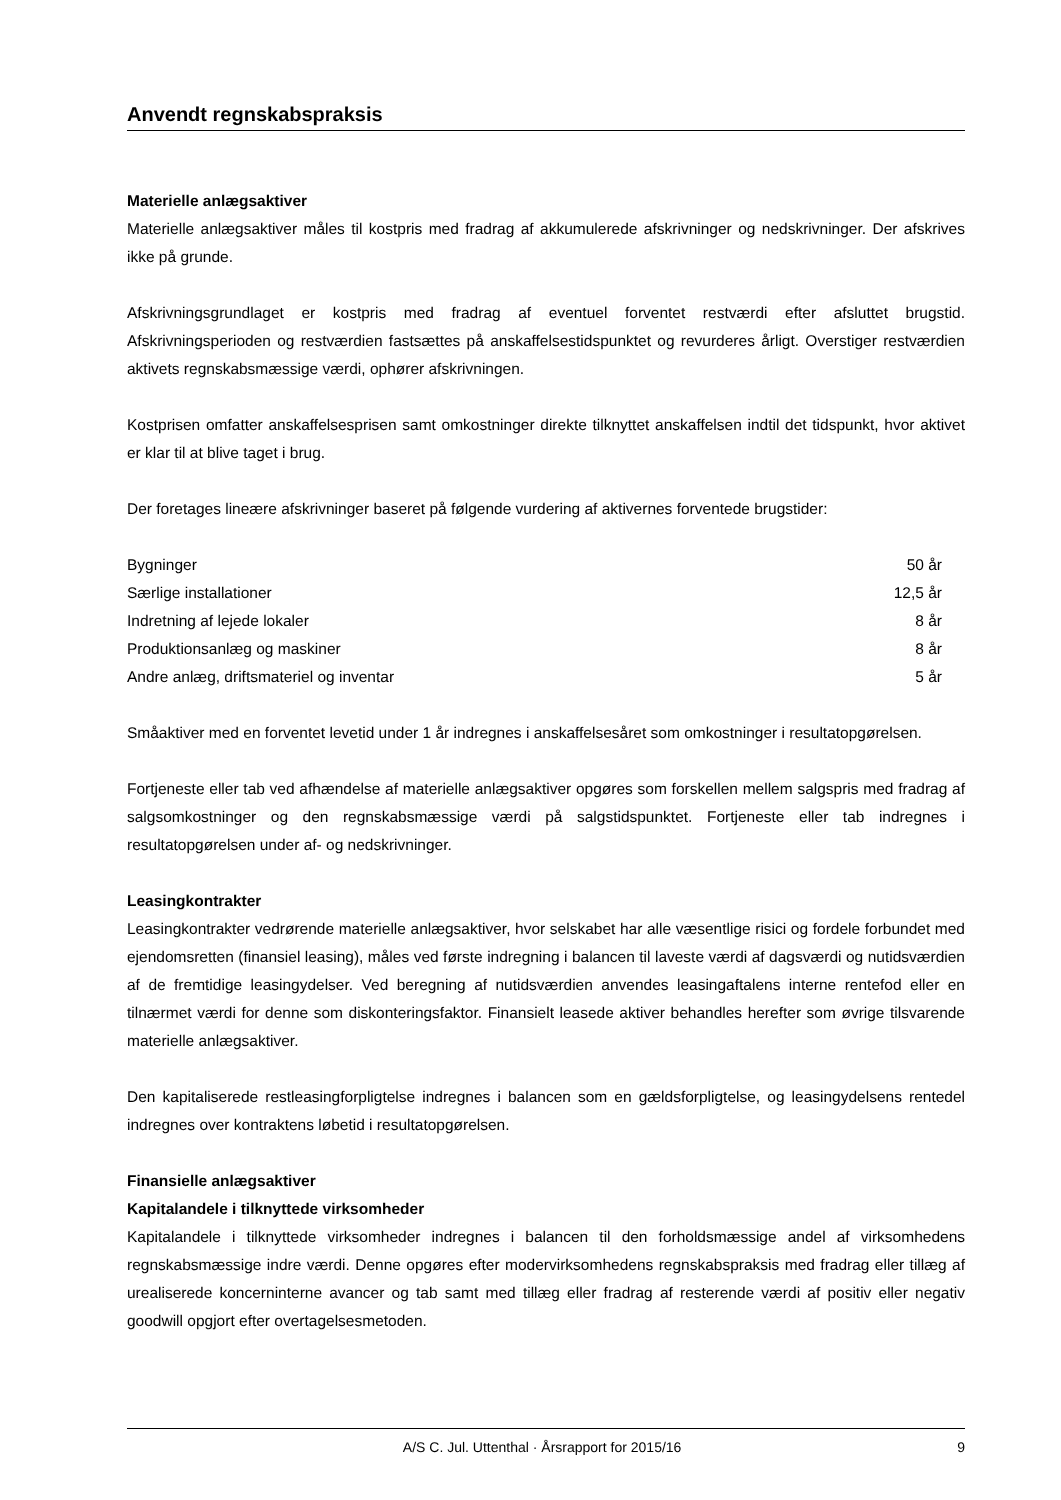Anvendt regnskabspraksis
Materielle anlægsaktiver
Materielle anlægsaktiver måles til kostpris med fradrag af akkumulerede afskrivninger og nedskrivninger. Der afskrives ikke på grunde.
Afskrivningsgrundlaget er kostpris med fradrag af eventuel forventet restværdi efter afsluttet brugstid. Afskrivningsperioden og restværdien fastsættes på anskaffelsestidspunktet og revurderes årligt. Overstiger restværdien aktivets regnskabsmæssige værdi, ophører afskrivningen.
Kostprisen omfatter anskaffelsesprisen samt omkostninger direkte tilknyttet anskaffelsen indtil det tidspunkt, hvor aktivet er klar til at blive taget i brug.
Der foretages lineære afskrivninger baseret på følgende vurdering af aktivernes forventede brugstider:
| Bygninger | 50 år |
| Særlige installationer | 12,5 år |
| Indretning af lejede lokaler | 8 år |
| Produktionsanlæg og maskiner | 8 år |
| Andre anlæg, driftsmateriel og inventar | 5 år |
Småaktiver med en forventet levetid under 1 år indregnes i anskaffelsesåret som omkostninger i resultatopgørelsen.
Fortjeneste eller tab ved afhændelse af materielle anlægsaktiver opgøres som forskellen mellem salgspris med fradrag af salgsomkostninger og den regnskabsmæssige værdi på salgstidspunktet. Fortjeneste eller tab indregnes i resultatopgørelsen under af- og nedskrivninger.
Leasingkontrakter
Leasingkontrakter vedrørende materielle anlægsaktiver, hvor selskabet har alle væsentlige risici og fordele forbundet med ejendomsretten (finansiel leasing), måles ved første indregning i balancen til laveste værdi af dagsværdi og nutidsværdien af de fremtidige leasingydelser. Ved beregning af nutidsværdien anvendes leasingaftalens interne rentefod eller en tilnærmet værdi for denne som diskonteringsfaktor. Finansielt leasede aktiver behandles herefter som øvrige tilsvarende materielle anlægsaktiver.
Den kapitaliserede restleasingforpligtelse indregnes i balancen som en gældsforpligtelse, og leasingydelsens rentedel indregnes over kontraktens løbetid i resultatopgørelsen.
Finansielle anlægsaktiver
Kapitalandele i tilknyttede virksomheder
Kapitalandele i tilknyttede virksomheder indregnes i balancen til den forholdsmæssige andel af virksomhedens regnskabsmæssige indre værdi. Denne opgøres efter modervirksomhedens regnskabspraksis med fradrag eller tillæg af urealiserede koncerninterne avancer og tab samt med tillæg eller fradrag af resterende værdi af positiv eller negativ goodwill opgjort efter overtagelsesmetoden.
A/S C. Jul. Uttenthal · Årsrapport for 2015/16 9